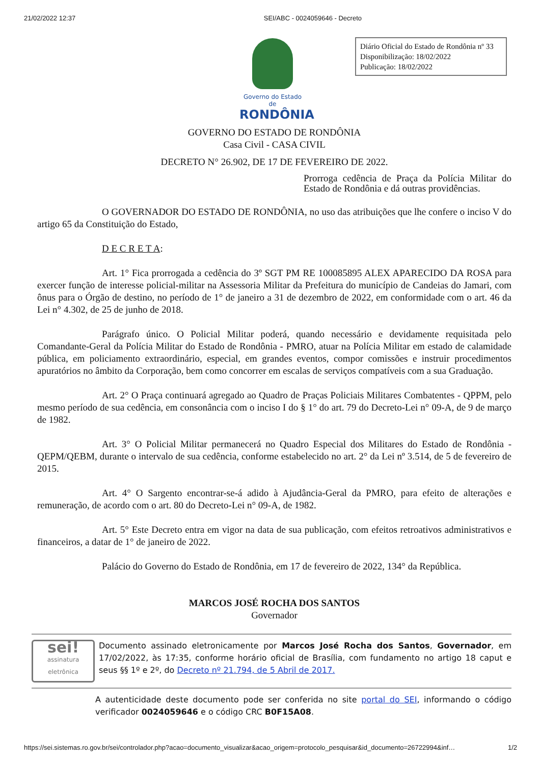21/02/2022 12:37 SEI/ABC - 0024059646 - Decreto
Governo do Estado de
RONDÔNIA
Diário Oficial do Estado de Rondônia nº 33
Disponibilização: 18/02/2022
Publicação: 18/02/2022
GOVERNO DO ESTADO DE RONDÔNIA
Casa Civil - CASA CIVIL
DECRETO N° 26.902, DE 17 DE FEVEREIRO DE 2022.
Prorroga cedência de Praça da Polícia Militar do Estado de Rondônia e dá outras providências.
O GOVERNADOR DO ESTADO DE RONDÔNIA, no uso das atribuições que lhe confere o inciso V do artigo 65 da Constituição do Estado,
D E C R E T A:
Art. 1° Fica prorrogada a cedência do 3º SGT PM RE 100085895 ALEX APARECIDO DA ROSA para exercer função de interesse policial-militar na Assessoria Militar da Prefeitura do município de Candeias do Jamari, com ônus para o Órgão de destino, no período de 1° de janeiro a 31 de dezembro de 2022, em conformidade com o art. 46 da Lei n° 4.302, de 25 de junho de 2018.
Parágrafo único. O Policial Militar poderá, quando necessário e devidamente requisitada pelo Comandante-Geral da Polícia Militar do Estado de Rondônia - PMRO, atuar na Polícia Militar em estado de calamidade pública, em policiamento extraordinário, especial, em grandes eventos, compor comissões e instruir procedimentos apuratórios no âmbito da Corporação, bem como concorrer em escalas de serviços compatíveis com a sua Graduação.
Art. 2° O Praça continuará agregado ao Quadro de Praças Policiais Militares Combatentes - QPPM, pelo mesmo período de sua cedência, em consonância com o inciso I do § 1° do art. 79 do Decreto-Lei n° 09-A, de 9 de março de 1982.
Art. 3° O Policial Militar permanecerá no Quadro Especial dos Militares do Estado de Rondônia - QEPM/QEBM, durante o intervalo de sua cedência, conforme estabelecido no art. 2° da Lei nº 3.514, de 5 de fevereiro de 2015.
Art. 4° O Sargento encontrar-se-á adido à Ajudância-Geral da PMRO, para efeito de alterações e remuneração, de acordo com o art. 80 do Decreto-Lei n° 09-A, de 1982.
Art. 5° Este Decreto entra em vigor na data de sua publicação, com efeitos retroativos administrativos e financeiros, a datar de 1° de janeiro de 2022.
Palácio do Governo do Estado de Rondônia, em 17 de fevereiro de 2022, 134° da República.
MARCOS JOSÉ ROCHA DOS SANTOS
Governador
sei!
assinatura eletrônica
Documento assinado eletronicamente por Marcos José Rocha dos Santos, Governador, em 17/02/2022, às 17:35, conforme horário oficial de Brasília, com fundamento no artigo 18 caput e seus §§ 1º e 2º, do Decreto nº 21.794, de 5 Abril de 2017.
A autenticidade deste documento pode ser conferida no site portal do SEI, informando o código verificador 0024059646 e o código CRC B0F15A08.
https://sei.sistemas.ro.gov.br/sei/controlador.php?acao=documento_visualizar&acao_origem=protocolo_pesquisar&id_documento=26722994&inf… 1/2